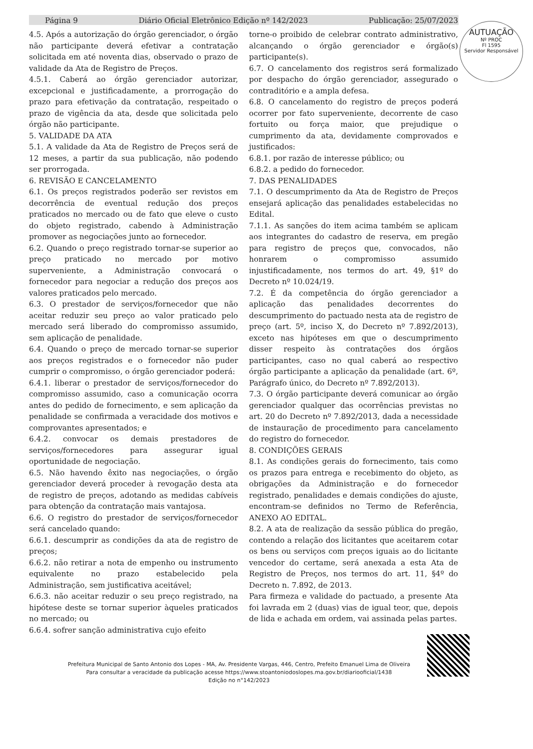Página 9 Diário Oficial Eletrônico Edição nº 142/2023 Publicação: 25/07/2023
AUTUAÇÃO
Nº PROC
Fl 1595
Servidor Responsável
4.5. Após a autorização do órgão gerenciador, o órgão não participante deverá efetivar a contratação solicitada em até noventa dias, observado o prazo de validade da Ata de Registro de Preços.
4.5.1. Caberá ao órgão gerenciador autorizar, excepcional e justificadamente, a prorrogação do prazo para efetivação da contratação, respeitado o prazo de vigência da ata, desde que solicitada pelo órgão não participante.
5. VALIDADE DA ATA
5.1. A validade da Ata de Registro de Preços será de 12 meses, a partir da sua publicação, não podendo ser prorrogada.
6. REVISÃO E CANCELAMENTO
6.1. Os preços registrados poderão ser revistos em decorrência de eventual redução dos preços praticados no mercado ou de fato que eleve o custo do objeto registrado, cabendo à Administração promover as negociações junto ao fornecedor.
6.2. Quando o preço registrado tornar-se superior ao preço praticado no mercado por motivo superveniente, a Administração convocará o fornecedor para negociar a redução dos preços aos valores praticados pelo mercado.
6.3. O prestador de serviços/fornecedor que não aceitar reduzir seu preço ao valor praticado pelo mercado será liberado do compromisso assumido, sem aplicação de penalidade.
6.4. Quando o preço de mercado tornar-se superior aos preços registrados e o fornecedor não puder cumprir o compromisso, o órgão gerenciador poderá:
6.4.1. liberar o prestador de serviços/fornecedor do compromisso assumido, caso a comunicação ocorra antes do pedido de fornecimento, e sem aplicação da penalidade se confirmada a veracidade dos motivos e comprovantes apresentados; e
6.4.2. convocar os demais prestadores de serviços/fornecedores para assegurar igual oportunidade de negociação.
6.5. Não havendo êxito nas negociações, o órgão gerenciador deverá proceder à revogação desta ata de registro de preços, adotando as medidas cabíveis para obtenção da contratação mais vantajosa.
6.6. O registro do prestador de serviços/fornecedor será cancelado quando:
6.6.1. descumprir as condições da ata de registro de preços;
6.6.2. não retirar a nota de empenho ou instrumento equivalente no prazo estabelecido pela Administração, sem justificativa aceitável;
6.6.3. não aceitar reduzir o seu preço registrado, na hipótese deste se tornar superior àqueles praticados no mercado; ou
6.6.4. sofrer sanção administrativa cujo efeito
torne-o proibido de celebrar contrato administrativo, alcançando o órgão gerenciador e órgão(s) participante(s).
6.7. O cancelamento dos registros será formalizado por despacho do órgão gerenciador, assegurado o contraditório e a ampla defesa.
6.8. O cancelamento do registro de preços poderá ocorrer por fato superveniente, decorrente de caso fortuito ou força maior, que prejudique o cumprimento da ata, devidamente comprovados e justificados:
6.8.1. por razão de interesse público; ou
6.8.2. a pedido do fornecedor.
7. DAS PENALIDADES
7.1. O descumprimento da Ata de Registro de Preços ensejará aplicação das penalidades estabelecidas no Edital.
7.1.1. As sanções do item acima também se aplicam aos integrantes do cadastro de reserva, em pregão para registro de preços que, convocados, não honrarem o compromisso assumido injustificadamente, nos termos do art. 49, §1º do Decreto nº 10.024/19.
7.2. É da competência do órgão gerenciador a aplicação das penalidades decorrentes do descumprimento do pactuado nesta ata de registro de preço (art. 5º, inciso X, do Decreto nº 7.892/2013), exceto nas hipóteses em que o descumprimento disser respeito às contratações dos órgãos participantes, caso no qual caberá ao respectivo órgão participante a aplicação da penalidade (art. 6º, Parágrafo único, do Decreto nº 7.892/2013).
7.3. O órgão participante deverá comunicar ao órgão gerenciador qualquer das ocorrências previstas no art. 20 do Decreto nº 7.892/2013, dada a necessidade de instauração de procedimento para cancelamento do registro do fornecedor.
8. CONDIÇÕES GERAIS
8.1. As condições gerais do fornecimento, tais como os prazos para entrega e recebimento do objeto, as obrigações da Administração e do fornecedor registrado, penalidades e demais condições do ajuste, encontram-se definidos no Termo de Referência, ANEXO AO EDITAL.
8.2. A ata de realização da sessão pública do pregão, contendo a relação dos licitantes que aceitarem cotar os bens ou serviços com preços iguais ao do licitante vencedor do certame, será anexada a esta Ata de Registro de Preços, nos termos do art. 11, §4º do Decreto n. 7.892, de 2013.
Para firmeza e validade do pactuado, a presente Ata foi lavrada em 2 (duas) vias de igual teor, que, depois de lida e achada em ordem, vai assinada pelas partes.
Prefeitura Municipal de Santo Antonio dos Lopes - MA, Av. Presidente Vargas, 446, Centro, Prefeito Emanuel Lima de Oliveira
Para consultar a veracidade da publicação acesse https://www.stoantoniodoslopes.ma.gov.br/diariooficial/1438
Edição no n°142/2023